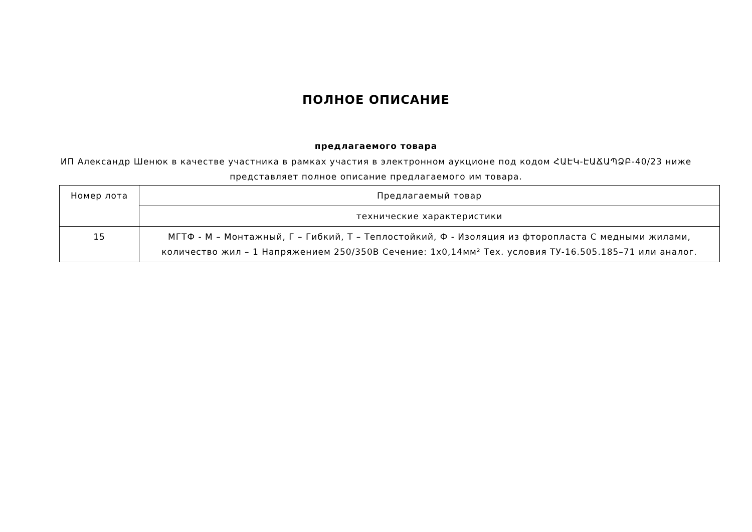ПОЛНОЕ ОПИСАНИЕ
предлагаемого товара
ИП Александр Шенюк в качестве участника в рамках участия в электронном аукционе под кодом ՀԱԷԿ-ԷԱՃԱՊՁԲ-40/23 ниже представляет полное описание предлагаемого им товара.
| Номер лота | Предлагаемый товар |
| | технические характеристики |
| 15 | МГТФ - М – Монтажный, Г – Гибкий, Т – Теплостойкий, Ф - Изоляция из фторопласта С медными жилами, количество жил – 1 Напряжением 250/350В Сечение: 1х0,14мм² Тех. условия ТУ-16.505.185–71 или аналог. |